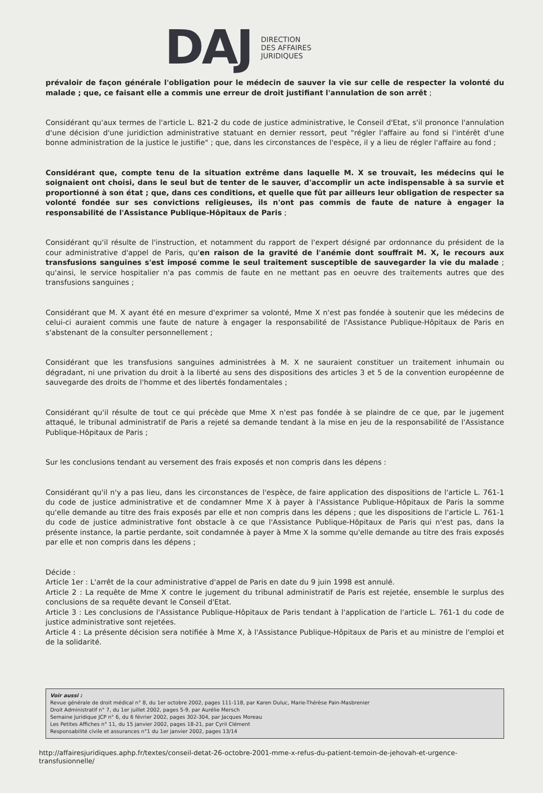DAJ DIRECTION
DES AFFAIRES
JURIDIQUES
prévaloir de façon générale l'obligation pour le médecin de sauver la vie sur celle de respecter la volonté du malade ; que, ce faisant elle a commis une erreur de droit justifiant l'annulation de son arrêt ;
Considérant qu'aux termes de l'article L. 821-2 du code de justice administrative, le Conseil d'Etat, s'il prononce l'annulation d'une décision d'une juridiction administrative statuant en dernier ressort, peut "régler l'affaire au fond si l'intérêt d'une bonne administration de la justice le justifie" ; que, dans les circonstances de l'espèce, il y a lieu de régler l'affaire au fond ;
Considérant que, compte tenu de la situation extrême dans laquelle M. X se trouvait, les médecins qui le soignaient ont choisi, dans le seul but de tenter de le sauver, d'accomplir un acte indispensable à sa survie et proportionné à son état ; que, dans ces conditions, et quelle que fût par ailleurs leur obligation de respecter sa volonté fondée sur ses convictions religieuses, ils n'ont pas commis de faute de nature à engager la responsabilité de l'Assistance Publique-Hôpitaux de Paris ;
Considérant qu'il résulte de l'instruction, et notamment du rapport de l'expert désigné par ordonnance du président de la cour administrative d'appel de Paris, qu'en raison de la gravité de l'anémie dont souffrait M. X, le recours aux transfusions sanguines s'est imposé comme le seul traitement susceptible de sauvegarder la vie du malade ; qu'ainsi, le service hospitalier n'a pas commis de faute en ne mettant pas en oeuvre des traitements autres que des transfusions sanguines ;
Considérant que M. X ayant été en mesure d'exprimer sa volonté, Mme X n'est pas fondée à soutenir que les médecins de celui-ci auraient commis une faute de nature à engager la responsabilité de l'Assistance Publique-Hôpitaux de Paris en s'abstenant de la consulter personnellement ;
Considérant que les transfusions sanguines administrées à M. X ne sauraient constituer un traitement inhumain ou dégradant, ni une privation du droit à la liberté au sens des dispositions des articles 3 et 5 de la convention européenne de sauvegarde des droits de l'homme et des libertés fondamentales ;
Considérant qu'il résulte de tout ce qui précède que Mme X n'est pas fondée à se plaindre de ce que, par le jugement attaqué, le tribunal administratif de Paris a rejeté sa demande tendant à la mise en jeu de la responsabilité de l'Assistance Publique-Hôpitaux de Paris ;
Sur les conclusions tendant au versement des frais exposés et non compris dans les dépens :
Considérant qu'il n'y a pas lieu, dans les circonstances de l'espèce, de faire application des dispositions de l'article L. 761-1 du code de justice administrative et de condamner Mme X à payer à l'Assistance Publique-Hôpitaux de Paris la somme qu'elle demande au titre des frais exposés par elle et non compris dans les dépens ; que les dispositions de l'article L. 761-1 du code de justice administrative font obstacle à ce que l'Assistance Publique-Hôpitaux de Paris qui n'est pas, dans la présente instance, la partie perdante, soit condamnée à payer à Mme X la somme qu'elle demande au titre des frais exposés par elle et non compris dans les dépens ;
Décide :
Article 1er : L'arrêt de la cour administrative d'appel de Paris en date du 9 juin 1998 est annulé.
Article 2 : La requête de Mme X contre le jugement du tribunal administratif de Paris est rejetée, ensemble le surplus des conclusions de sa requête devant le Conseil d'Etat.
Article 3 : Les conclusions de l'Assistance Publique-Hôpitaux de Paris tendant à l'application de l'article L. 761-1 du code de justice administrative sont rejetées.
Article 4 : La présente décision sera notifiée à Mme X, à l'Assistance Publique-Hôpitaux de Paris et au ministre de l'emploi et de la solidarité.
Voir aussi :
Revue générale de droit médical n° 8, du 1er octobre 2002, pages 111-118, par Karen Duluc, Marie-Thérèse Pain-Masbrenier
Droit Administratif n° 7, du 1er juillet 2002, pages 5-9, par Aurélie Mersch
Semaine Juridique JCP n° 6, du 6 février 2002, pages 302-304, par Jacques Moreau
Les Petites Affiches n° 11, du 15 janvier 2002, pages 18-21, par Cyril Clément
Responsabilité civile et assurances n°1 du 1er janvier 2002, pages 13/14
http://affairesjuridiques.aphp.fr/textes/conseil-detat-26-octobre-2001-mme-x-refus-du-patient-temoin-de-jehovah-et-urgence-transfusionnelle/